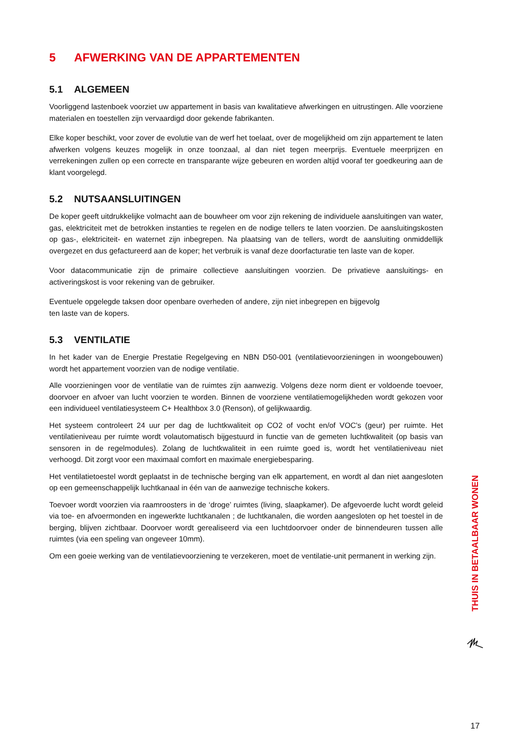5 AFWERKING VAN DE APPARTEMENTEN
5.1 ALGEMEEN
Voorliggend lastenboek voorziet uw appartement in basis van kwalitatieve afwerkingen en uitrustingen. Alle voorziene materialen en toestellen zijn vervaardigd door gekende fabrikanten.
Elke koper beschikt, voor zover de evolutie van de werf het toelaat, over de mogelijkheid om zijn appartement te laten afwerken volgens keuzes mogelijk in onze toonzaal, al dan niet tegen meerprijs. Eventuele meerprijzen en verrekeningen zullen op een correcte en transparante wijze gebeuren en worden altijd vooraf ter goedkeuring aan de klant voorgelegd.
5.2 NUTSAANSLUITINGEN
De koper geeft uitdrukkelijke volmacht aan de bouwheer om voor zijn rekening de individuele aansluitingen van water, gas, elektriciteit met de betrokken instanties te regelen en de nodige tellers te laten voorzien. De aansluitingskosten op gas-, elektriciteit- en waternet zijn inbegrepen. Na plaatsing van de tellers, wordt de aansluiting onmiddellijk overgezet en dus gefactureerd aan de koper; het verbruik is vanaf deze doorfacturatie ten laste van de koper.
Voor datacommunicatie zijn de primaire collectieve aansluitingen voorzien. De privatieve aansluitings- en activeringskost is voor rekening van de gebruiker.
Eventuele opgelegde taksen door openbare overheden of andere, zijn niet inbegrepen en bijgevolg
ten laste van de kopers.
5.3 VENTILATIE
In het kader van de Energie Prestatie Regelgeving en NBN D50-001 (ventilatievoorzieningen in woongebouwen) wordt het appartement voorzien van de nodige ventilatie.
Alle voorzieningen voor de ventilatie van de ruimtes zijn aanwezig. Volgens deze norm dient er voldoende toevoer, doorvoer en afvoer van lucht voorzien te worden. Binnen de voorziene ventilatiemogelijkheden wordt gekozen voor een individueel ventilatiesysteem C+ Healthbox 3.0 (Renson), of gelijkwaardig.
Het systeem controleert 24 uur per dag de luchtkwaliteit op CO2 of vocht en/of VOC's (geur) per ruimte. Het ventilatieniveau per ruimte wordt volautomatisch bijgestuurd in functie van de gemeten luchtkwaliteit (op basis van sensoren in de regelmodules). Zolang de luchtkwaliteit in een ruimte goed is, wordt het ventilatieniveau niet verhoogd. Dit zorgt voor een maximaal comfort en maximale energiebesparing.
Het ventilatietoestel wordt geplaatst in de technische berging van elk appartement, en wordt al dan niet aangesloten op een gemeenschappelijk luchtkanaal in één van de aanwezige technische kokers.
Toevoer wordt voorzien via raamroosters in de ‘droge’ ruimtes (living, slaapkamer). De afgevoerde lucht wordt geleid via toe- en afvoermonden en ingewerkte luchtkanalen ; de luchtkanalen, die worden aangesloten op het toestel in de berging, blijven zichtbaar. Doorvoer wordt gerealiseerd via een luchtdoorvoer onder de binnendeuren tussen alle ruimtes (via een speling van ongeveer 10mm).
Om een goeie werking van de ventilatievoorziening te verzekeren, moet de ventilatie-unit permanent in werking zijn.
THUIS IN BETAALBAAR WONEN
17